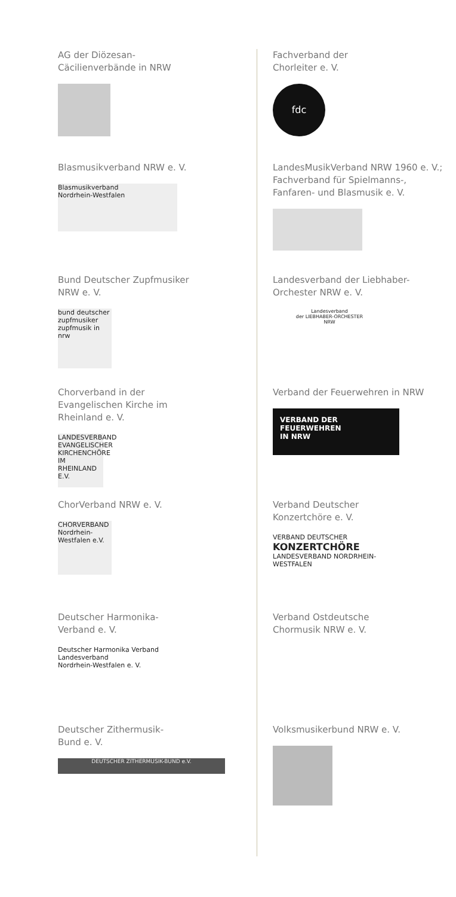AG der Diözesan-
Cäcilienverbände in NRW
Blasmusikverband NRW e. V.
Blasmusikverband
Nordrhein-Westfalen
Bund Deutscher Zupfmusiker
NRW e. V.
bund deutscher zupfmusiker
zupfmusik in nrw
Chorverband in der
Evangelischen Kirche im
Rheinland e. V.
LANDESVERBAND EVANGELISCHER KIRCHENCHÖRE IM RHEINLAND E.V.
ChorVerband NRW e. V.
CHORVERBAND
Nordrhein-Westfalen e.V.
Deutscher Harmonika-
Verband e. V.
Deutscher Harmonika Verband
Landesverband
Nordrhein-Westfalen e. V.
Deutscher Zithermusik-
Bund e. V.
DEUTSCHER ZITHERMUSIK-BUND e.V.
Fachverband der
Chorleiter e. V.
fdc
LandesMusikVerband NRW 1960 e. V.;
Fachverband für Spielmanns-,
Fanfaren- und Blasmusik e. V.
Landesverband der Liebhaber-
Orchester NRW e. V.
Landesverband
der LIEBHABER-ORCHESTER
NRW
Verband der Feuerwehren in NRW
VERBAND DER
FEUERWEHREN
IN NRW
Verband Deutscher
Konzertchöre e. V.
VERBAND DEUTSCHER
KONZERTCHÖRE
LANDESVERBAND NORDRHEIN-WESTFALEN
Verband Ostdeutsche
Chormusik NRW e. V.
Volksmusikerbund NRW e. V.